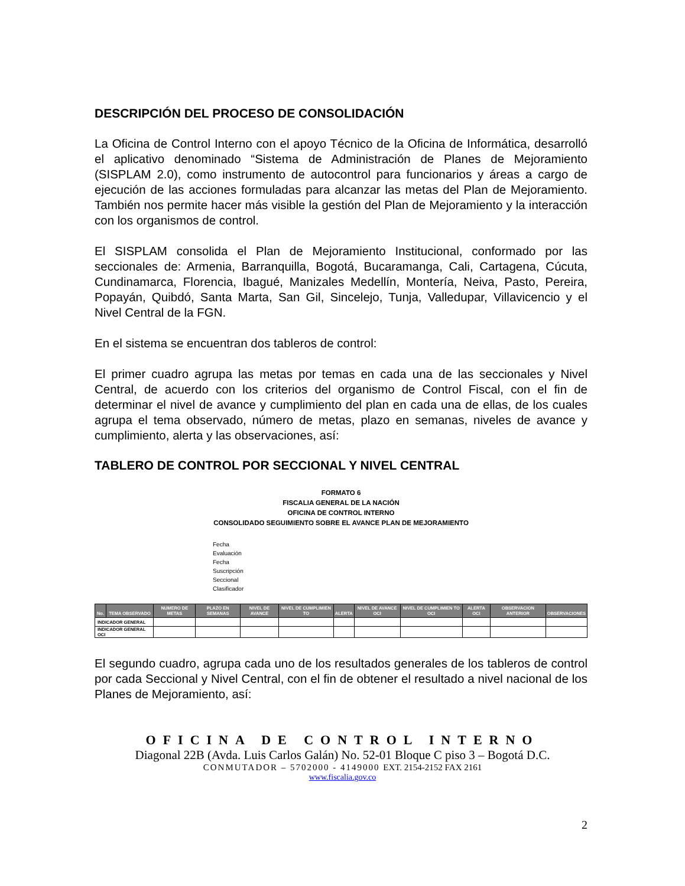DESCRIPCIÓN DEL PROCESO DE CONSOLIDACIÓN
La Oficina de Control Interno con el apoyo Técnico de la Oficina de Informática, desarrolló el aplicativo denominado “Sistema de Administración de Planes de Mejoramiento (SISPLAM 2.0), como instrumento de autocontrol para funcionarios y áreas a cargo de ejecución de las acciones formuladas para alcanzar las metas del Plan de Mejoramiento. También nos permite hacer más visible la gestión del Plan de Mejoramiento y la interacción con los organismos de control.
El SISPLAM consolida el Plan de Mejoramiento Institucional, conformado por las seccionales de: Armenia, Barranquilla, Bogotá, Bucaramanga, Cali, Cartagena, Cúcuta, Cundinamarca, Florencia, Ibagué, Manizales Medellín, Montería, Neiva, Pasto, Pereira, Popayán, Quibdó, Santa Marta, San Gil, Sincelejo, Tunja, Valledupar, Villavicencio y el Nivel Central de la FGN.
En el sistema se encuentran dos tableros de control:
El primer cuadro agrupa las metas por temas en cada una de las seccionales y Nivel Central, de acuerdo con los criterios del organismo de Control Fiscal, con el fin de determinar el nivel de avance y cumplimiento del plan en cada una de ellas, de los cuales agrupa el tema observado, número de metas, plazo en semanas, niveles de avance y cumplimiento, alerta y las observaciones, así:
TABLERO DE CONTROL POR SECCIONAL Y NIVEL CENTRAL
FORMATO 6
FISCALIA GENERAL DE LA NACIÓN
OFICINA DE CONTROL INTERNO
CONSOLIDADO SEGUIMIENTO SOBRE EL AVANCE PLAN DE MEJORAMIENTO
Fecha
Evaluación
Fecha
Suscripción
Seccional
Clasificador
| No. | TEMA OBSERVADO | NUMERO DE METAS | PLAZO EN SEMANAS | NIVEL DE AVANCE | NIVEL DE CUMPLIMIEN TO | ALERTA | NIVEL DE AVANCE OCI | NIVEL DE CUMPLIMIEN TO OCI | ALERTA OCI | OBSERVACION ANTERIOR | OBSERVACIONES |
| --- | --- | --- | --- | --- | --- | --- | --- | --- | --- | --- | --- |
| INDICADOR GENERAL | | | | | | | | | | | |
| INDICADOR GENERAL OCI | | | | | | | | | | | |
El segundo cuadro, agrupa cada uno de los resultados generales de los tableros de control por cada Seccional y Nivel Central, con el fin de obtener el resultado a nivel nacional de los Planes de Mejoramiento, así:
OFICINA DE CONTROL INTERNO
Diagonal 22B (Avda. Luis Carlos Galán) No. 52-01 Bloque C piso 3 – Bogotá D.C.
CONMUTADOR – 5702000 - 4149000 EXT. 2154-2152 FAX 2161
www.fiscalia.gov.co
2